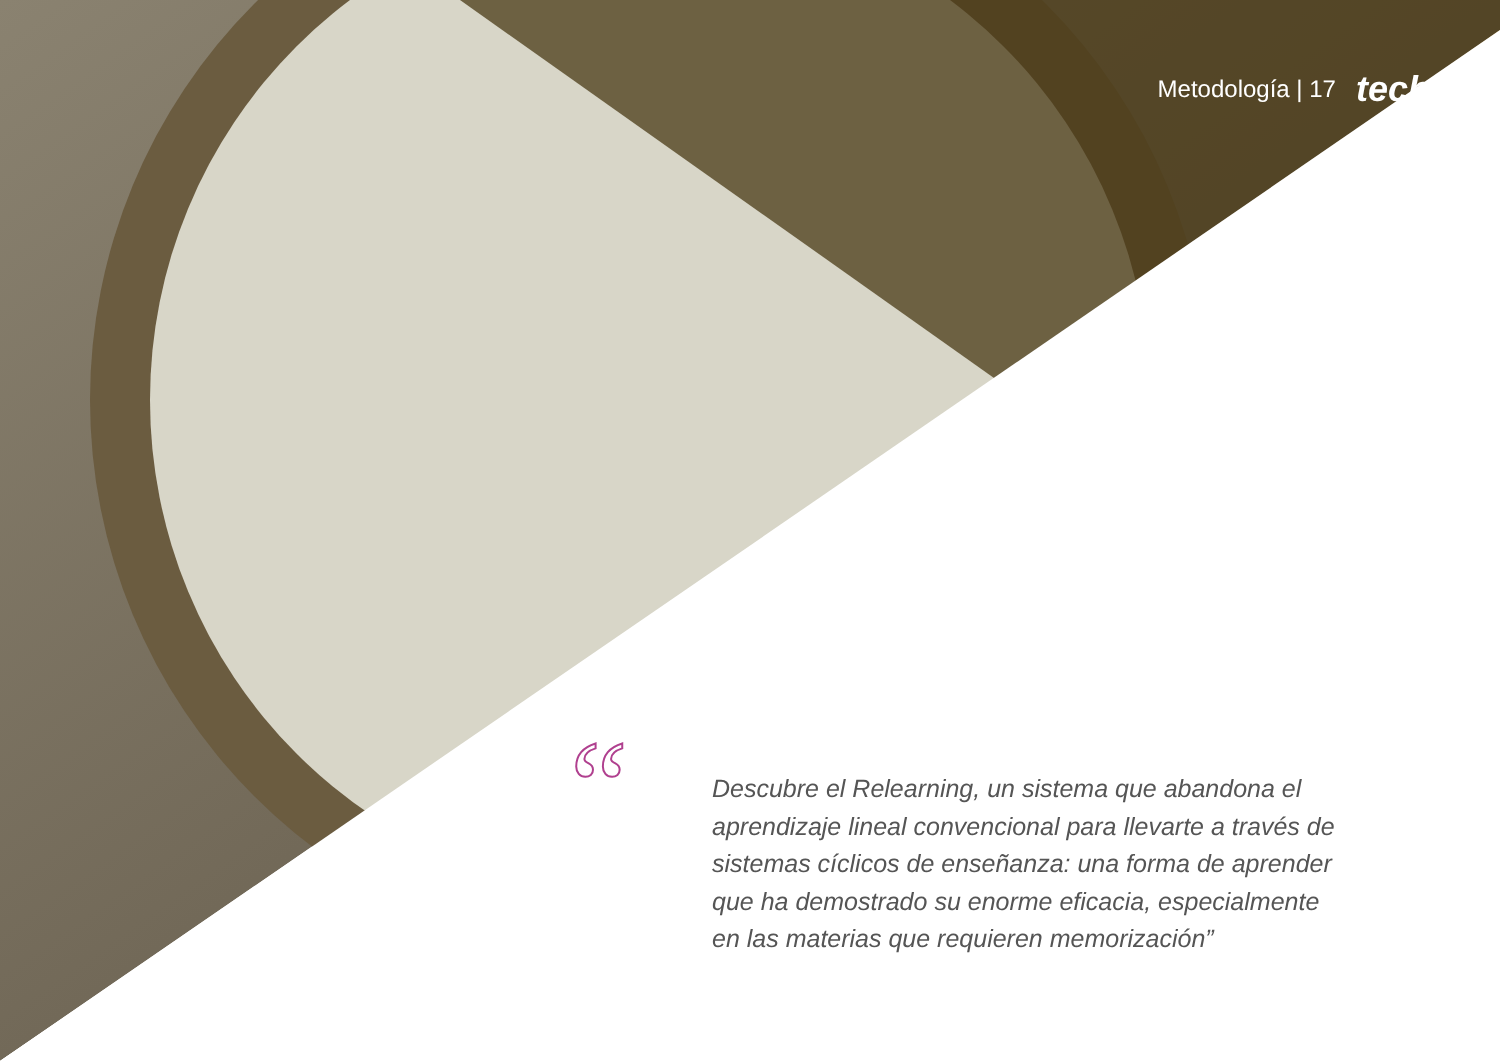“
Metodología | 17 tech
Descubre el Relearning, un sistema que abandona el aprendizaje lineal convencional para llevarte a través de sistemas cíclicos de enseñanza: una forma de aprender que ha demostrado su enorme eficacia, especialmente en las materias que requieren memorización”